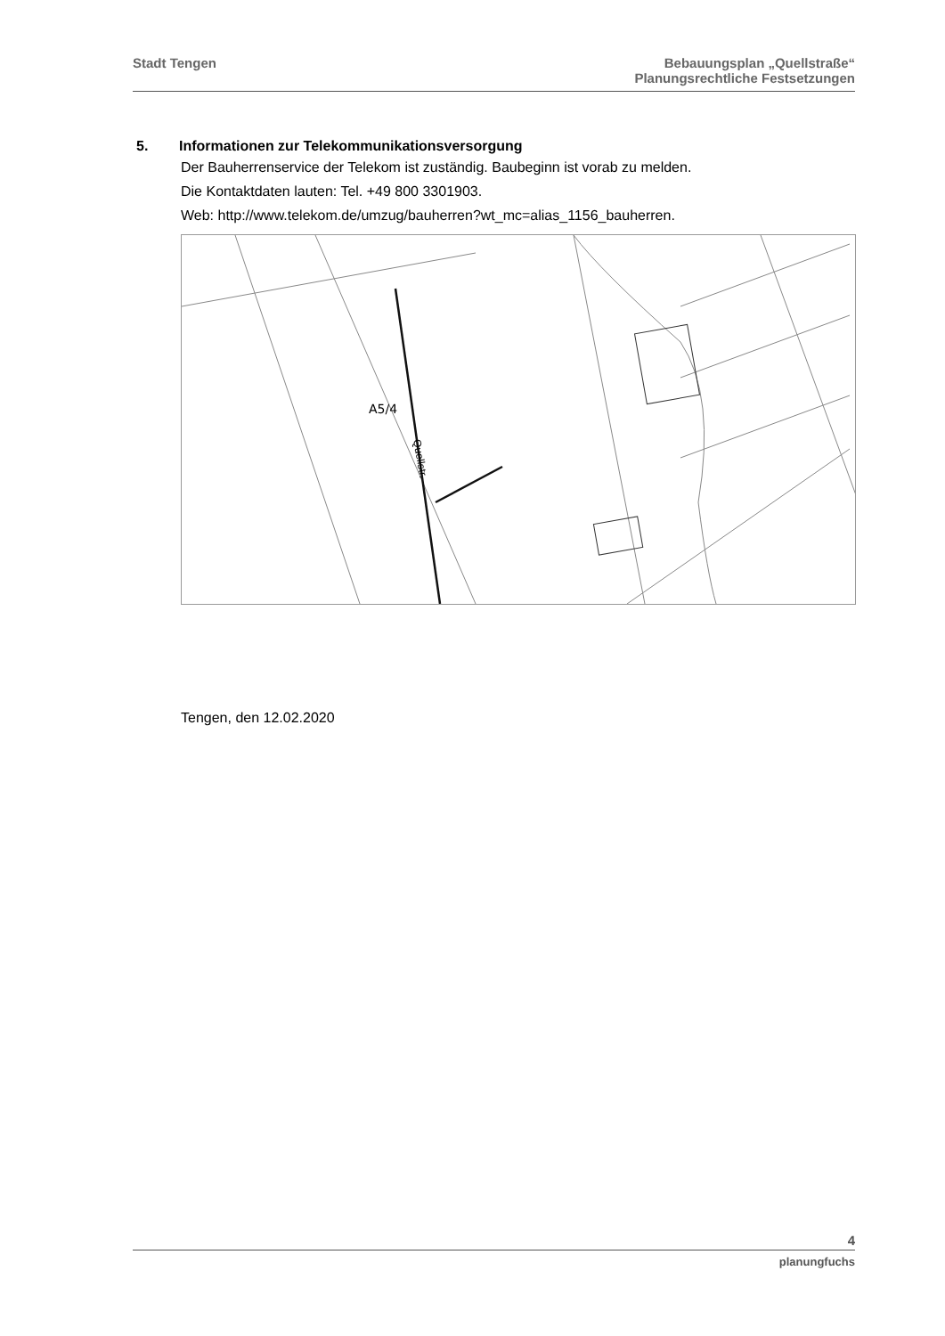Stadt Tengen Bebauungsplan „Quellstraße“
Planungsrechtliche Festsetzungen
5. Informationen zur Telekommunikationsversorgung
Der Bauherrenservice der Telekom ist zuständig. Baubeginn ist vorab zu melden.
Die Kontaktdaten lauten: Tel. +49 800 3301903.
Web: http://www.telekom.de/umzug/bauherren?wt_mc=alias_1156_bauherren.
A5/4
Quellstr.
Tengen, den 12.02.2020
4
planungfuchs